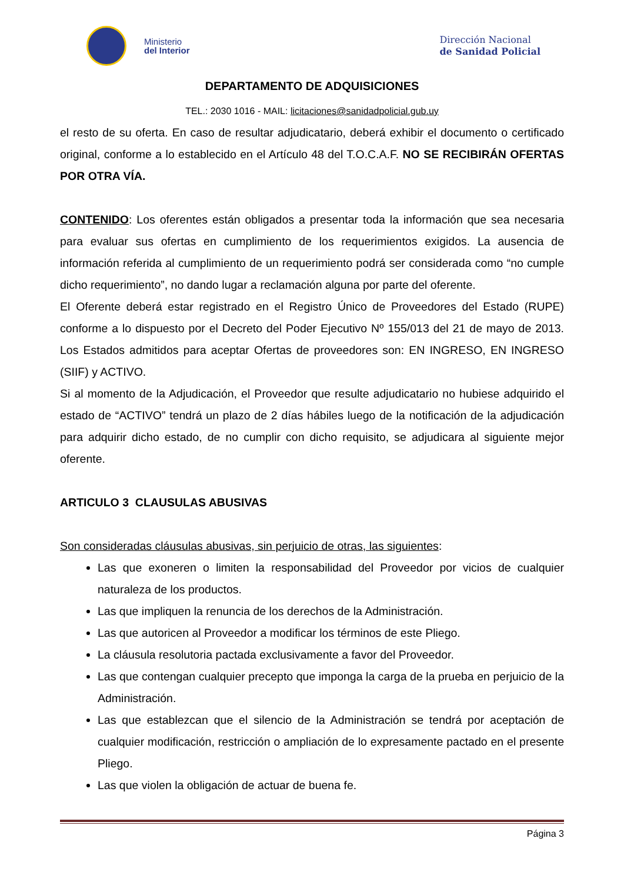Ministerio
del Interior
Dirección Nacional
de Sanidad Policial
DEPARTAMENTO DE ADQUISICIONES
TEL.: 2030 1016 - MAIL: licitaciones@sanidadpolicial.gub.uy
el resto de su oferta. En caso de resultar adjudicatario, deberá exhibir el documento o certificado original, conforme a lo establecido en el Artículo 48 del T.O.C.A.F. NO SE RECIBIRÁN OFERTAS POR OTRA VÍA.
CONTENIDO: Los oferentes están obligados a presentar toda la información que sea necesaria para evaluar sus ofertas en cumplimiento de los requerimientos exigidos. La ausencia de información referida al cumplimiento de un requerimiento podrá ser considerada como “no cumple dicho requerimiento”, no dando lugar a reclamación alguna por parte del oferente.
El Oferente deberá estar registrado en el Registro Único de Proveedores del Estado (RUPE) conforme a lo dispuesto por el Decreto del Poder Ejecutivo Nº 155/013 del 21 de mayo de 2013. Los Estados admitidos para aceptar Ofertas de proveedores son: EN INGRESO, EN INGRESO (SIIF) y ACTIVO.
Si al momento de la Adjudicación, el Proveedor que resulte adjudicatario no hubiese adquirido el estado de “ACTIVO” tendrá un plazo de 2 días hábiles luego de la notificación de la adjudicación para adquirir dicho estado, de no cumplir con dicho requisito, se adjudicara al siguiente mejor oferente.
ARTICULO 3 CLAUSULAS ABUSIVAS
Son consideradas cláusulas abusivas, sin perjuicio de otras, las siguientes:
Las que exoneren o limiten la responsabilidad del Proveedor por vicios de cualquier naturaleza de los productos.
Las que impliquen la renuncia de los derechos de la Administración.
Las que autoricen al Proveedor a modificar los términos de este Pliego.
La cláusula resolutoria pactada exclusivamente a favor del Proveedor.
Las que contengan cualquier precepto que imponga la carga de la prueba en perjuicio de la Administración.
Las que establezcan que el silencio de la Administración se tendrá por aceptación de cualquier modificación, restricción o ampliación de lo expresamente pactado en el presente Pliego.
Las que violen la obligación de actuar de buena fe.
Página 3